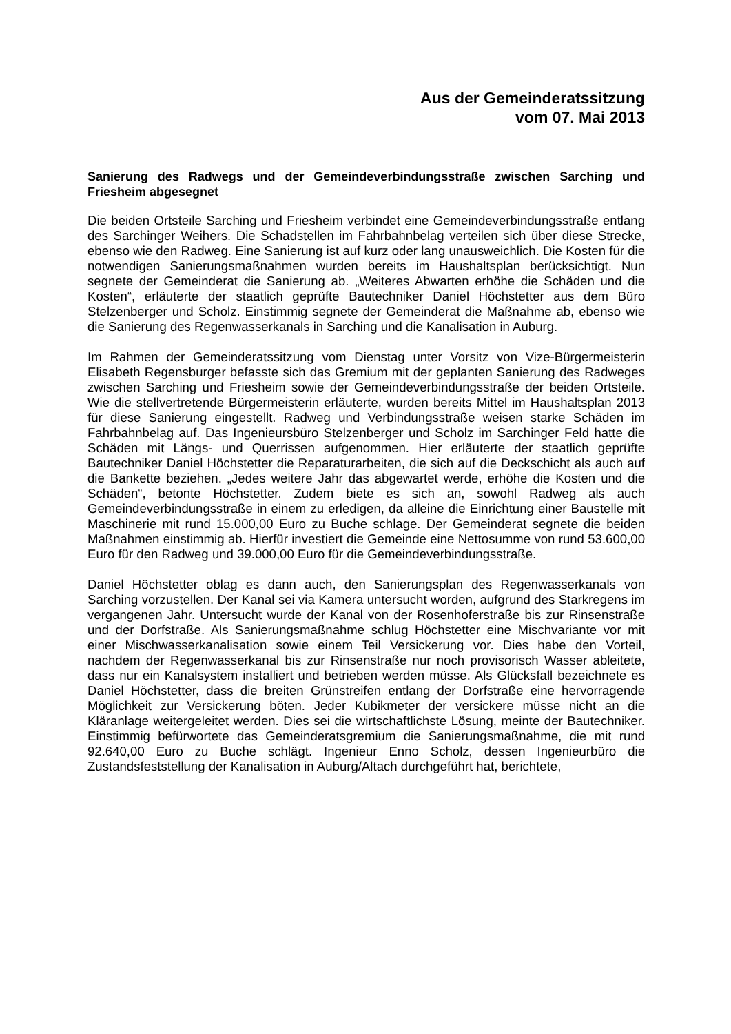Aus der Gemeinderatssitzung
vom 07. Mai 2013
Sanierung des Radwegs und der Gemeindeverbindungsstraße zwischen Sarching und Friesheim abgesegnet
Die beiden Ortsteile Sarching und Friesheim verbindet eine Gemeindeverbindungsstraße entlang des Sarchinger Weihers. Die Schadstellen im Fahrbahnbelag verteilen sich über diese Strecke, ebenso wie den Radweg. Eine Sanierung ist auf kurz oder lang unausweichlich. Die Kosten für die notwendigen Sanierungsmaßnahmen wurden bereits im Haushaltsplan berücksichtigt. Nun segnete der Gemeinderat die Sanierung ab. „Weiteres Abwarten erhöhe die Schäden und die Kosten“, erläuterte der staatlich geprüfte Bautechniker Daniel Höchstetter aus dem Büro Stelzenberger und Scholz. Einstimmig segnete der Gemeinderat die Maßnahme ab, ebenso wie die Sanierung des Regenwasserkanals in Sarching und die Kanalisation in Auburg.
Im Rahmen der Gemeinderatssitzung vom Dienstag unter Vorsitz von Vize-Bürgermeisterin Elisabeth Regensburger befasste sich das Gremium mit der geplanten Sanierung des Radweges zwischen Sarching und Friesheim sowie der Gemeindeverbindungsstraße der beiden Ortsteile. Wie die stellvertretende Bürgermeisterin erläuterte, wurden bereits Mittel im Haushaltsplan 2013 für diese Sanierung eingestellt. Radweg und Verbindungsstraße weisen starke Schäden im Fahrbahnbelag auf. Das Ingenieursbüro Stelzenberger und Scholz im Sarchinger Feld hatte die Schäden mit Längs- und Querrissen aufgenommen. Hier erläuterte der staatlich geprüfte Bautechniker Daniel Höchstetter die Reparaturarbeiten, die sich auf die Deckschicht als auch auf die Bankette beziehen. „Jedes weitere Jahr das abgewartet werde, erhöhe die Kosten und die Schäden“, betonte Höchstetter. Zudem biete es sich an, sowohl Radweg als auch Gemeindeverbindungsstraße in einem zu erledigen, da alleine die Einrichtung einer Baustelle mit Maschinerie mit rund 15.000,00 Euro zu Buche schlage. Der Gemeinderat segnete die beiden Maßnahmen einstimmig ab. Hierfür investiert die Gemeinde eine Nettosumme von rund 53.600,00 Euro für den Radweg und 39.000,00 Euro für die Gemeindeverbindungsstraße.
Daniel Höchstetter oblag es dann auch, den Sanierungsplan des Regenwasserkanals von Sarching vorzustellen. Der Kanal sei via Kamera untersucht worden, aufgrund des Starkregens im vergangenen Jahr. Untersucht wurde der Kanal von der Rosenhoferstraße bis zur Rinsenstraße und der Dorfstraße. Als Sanierungsmaßnahme schlug Höchstetter eine Mischvariante vor mit einer Mischwasserkanalisation sowie einem Teil Versickerung vor. Dies habe den Vorteil, nachdem der Regenwasserkanal bis zur Rinsenstraße nur noch provisorisch Wasser ableitete, dass nur ein Kanalsystem installiert und betrieben werden müsse. Als Glücksfall bezeichnete es Daniel Höchstetter, dass die breiten Grünstreifen entlang der Dorfstraße eine hervorragende Möglichkeit zur Versickerung böten. Jeder Kubikmeter der versickere müsse nicht an die Kläranlage weitergeleitet werden. Dies sei die wirtschaftlichste Lösung, meinte der Bautechniker. Einstimmig befürwortete das Gemeinderatsgremium die Sanierungsmaßnahme, die mit rund 92.640,00 Euro zu Buche schlägt. Ingenieur Enno Scholz, dessen Ingenieurbüro die Zustandsfeststellung der Kanalisation in Auburg/Altach durchgeführt hat, berichtete,